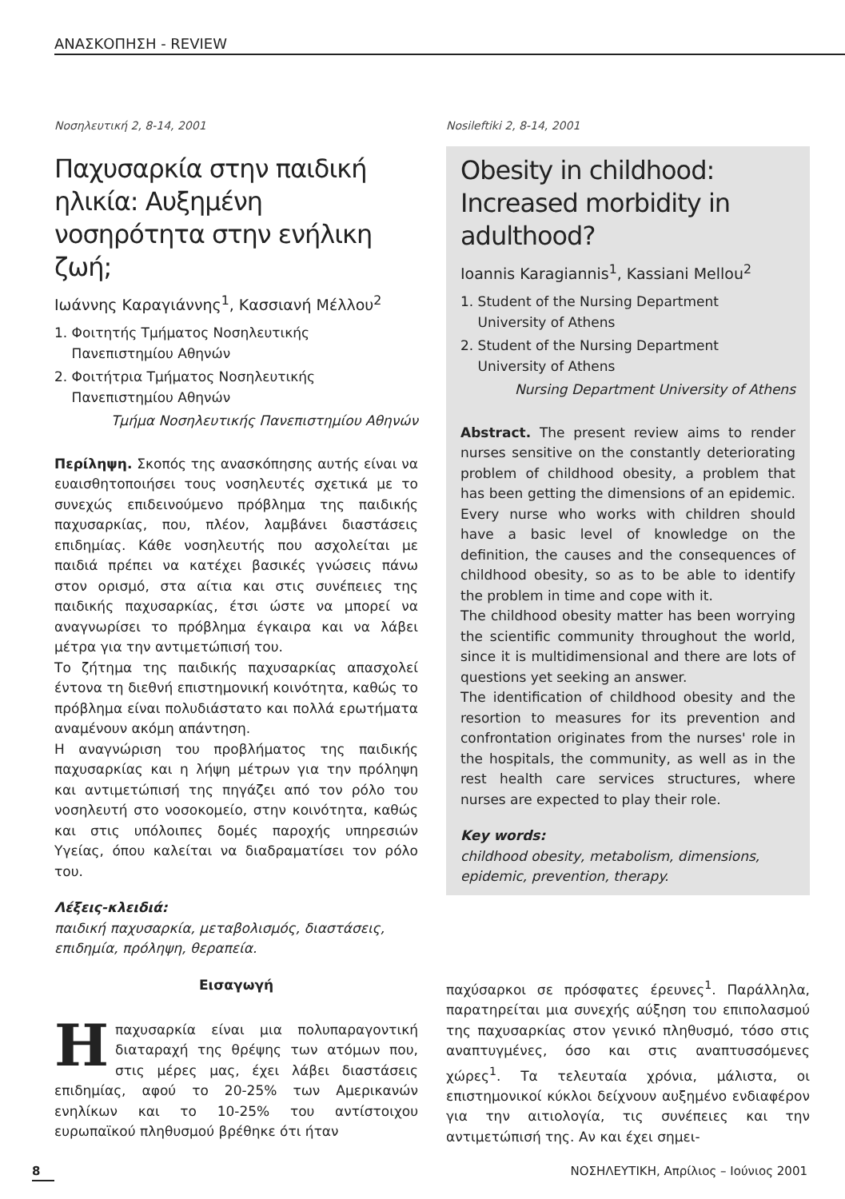ΑΝΑΣΚΟΠΗΣΗ - REVIEW
Νοσηλευτική 2, 8-14, 2001
Παχυσαρκία στην παιδική ηλικία: Αυξημένη νοσηρότητα στην ενήλικη ζωή;
Ιωάννης Καραγιάννης<sup>1</sup>, Κασσιανή Μέλλου<sup>2</sup>
1. Φοιτητής Τμήματος Νοσηλευτικής
Πανεπιστημίου Αθηνών
2. Φοιτήτρια Τμήματος Νοσηλευτικής
Πανεπιστημίου Αθηνών
Τμήμα Νοσηλευτικής Πανεπιστημίου Αθηνών
Περίληψη. Σκοπός της ανασκόπησης αυτής είναι να ευαισθητοποιήσει τους νοσηλευτές σχετικά με το συνεχώς επιδεινούμενο πρόβλημα της παιδικής παχυσαρκίας, που, πλέον, λαμβάνει διαστάσεις επιδημίας. Κάθε νοσηλευτής που ασχολείται με παιδιά πρέπει να κατέχει βασικές γνώσεις πάνω στον ορισμό, στα αίτια και στις συνέπειες της παιδικής παχυσαρκίας, έτσι ώστε να μπορεί να αναγνωρίσει το πρόβλημα έγκαιρα και να λάβει μέτρα για την αντιμετώπισή του.
Το ζήτημα της παιδικής παχυσαρκίας απασχολεί έντονα τη διεθνή επιστημονική κοινότητα, καθώς το πρόβλημα είναι πολυδιάστατο και πολλά ερωτήματα αναμένουν ακόμη απάντηση.
Η αναγνώριση του προβλήματος της παιδικής παχυσαρκίας και η λήψη μέτρων για την πρόληψη και αντιμετώπισή της πηγάζει από τον ρόλο του νοσηλευτή στο νοσοκομείο, στην κοινότητα, καθώς και στις υπόλοιπες δομές παροχής υπηρεσιών Υγείας, όπου καλείται να διαδραματίσει τον ρόλο του.
Λέξεις-κλειδιά:
παιδική παχυσαρκία, μεταβολισμός, διαστάσεις, επιδημία, πρόληψη, θεραπεία.
Nosileftiki 2, 8-14, 2001
Obesity in childhood: Increased morbidity in adulthood?
Ioannis Karagiannis<sup>1</sup>, Kassiani Mellou<sup>2</sup>
1. Student of the Nursing Department
University of Athens
2. Student of the Nursing Department
University of Athens
Nursing Department University of Athens
Abstract. The present review aims to render nurses sensitive on the constantly deteriorating problem of childhood obesity, a problem that has been getting the dimensions of an epidemic. Every nurse who works with children should have a basic level of knowledge on the definition, the causes and the consequences of childhood obesity, so as to be able to identify the problem in time and cope with it.
The childhood obesity matter has been worrying the scientific community throughout the world, since it is multidimensional and there are lots of questions yet seeking an answer.
The identification of childhood obesity and the resortion to measures for its prevention and confrontation originates from the nurses' role in the hospitals, the community, as well as in the rest health care services structures, where nurses are expected to play their role.
Key words:
childhood obesity, metabolism, dimensions, epidemic, prevention, therapy.
Εισαγωγή
Ηπαχυσαρκία είναι μια πολυπαραγοντική διαταραχή της θρέψης των ατόμων που, στις μέρες μας, έχει λάβει διαστάσεις επιδημίας, αφού το 20-25% των Αμερικανών ενηλίκων και το 10-25% του αντίστοιχου ευρωπαϊκού πληθυσμού βρέθηκε ότι ήταν
παχύσαρκοι σε πρόσφατες έρευνες<sup>1</sup>. Παράλληλα, παρατηρείται μια συνεχής αύξηση του επιπολασμού της παχυσαρκίας στον γενικό πληθυσμό, τόσο στις αναπτυγμένες, όσο και στις αναπτυσσόμενες χώρες<sup>1</sup>. Τα τελευταία χρόνια, μάλιστα, οι επιστημονικοί κύκλοι δείχνουν αυξημένο ενδιαφέρον για την αιτιολογία, τις συνέπειες και την αντιμετώπισή της. Αν και έχει σημει-
8 ΝΟΣΗΛΕΥΤΙΚΗ, Απρίλιος – Ιούνιος 2001